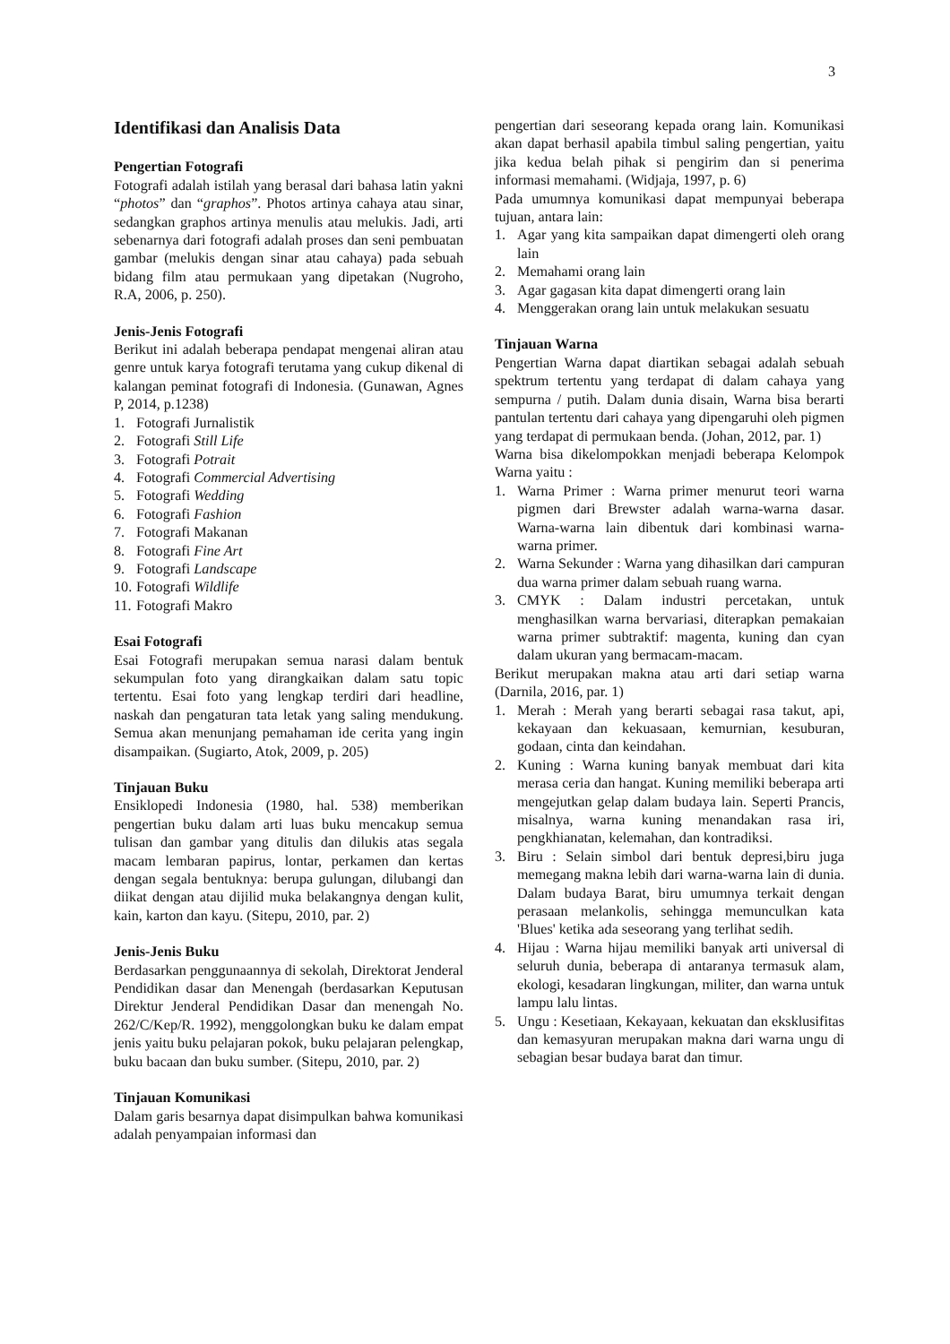3
Identifikasi dan Analisis Data
Pengertian Fotografi
Fotografi adalah istilah yang berasal dari bahasa latin yakni “photos” dan “graphos”. Photos artinya cahaya atau sinar, sedangkan graphos artinya menulis atau melukis. Jadi, arti sebenarnya dari fotografi adalah proses dan seni pembuatan gambar (melukis dengan sinar atau cahaya) pada sebuah bidang film atau permukaan yang dipetakan (Nugroho, R.A, 2006, p. 250).
Jenis-Jenis Fotografi
Berikut ini adalah beberapa pendapat mengenai aliran atau genre untuk karya fotografi terutama yang cukup dikenal di kalangan peminat fotografi di Indonesia. (Gunawan, Agnes P, 2014, p.1238)
1. Fotografi Jurnalistik
2. Fotografi Still Life
3. Fotografi Potrait
4. Fotografi Commercial Advertising
5. Fotografi Wedding
6. Fotografi Fashion
7. Fotografi Makanan
8. Fotografi Fine Art
9. Fotografi Landscape
10. Fotografi Wildlife
11. Fotografi Makro
Esai Fotografi
Esai Fotografi merupakan semua narasi dalam bentuk sekumpulan foto yang dirangkaikan dalam satu topic tertentu. Esai foto yang lengkap terdiri dari headline, naskah dan pengaturan tata letak yang saling mendukung. Semua akan menunjang pemahaman ide cerita yang ingin disampaikan. (Sugiarto, Atok, 2009, p. 205)
Tinjauan Buku
Ensiklopedi Indonesia (1980, hal. 538) memberikan pengertian buku dalam arti luas buku mencakup semua tulisan dan gambar yang ditulis dan dilukis atas segala macam lembaran papirus, lontar, perkamen dan kertas dengan segala bentuknya: berupa gulungan, dilubangi dan diikat dengan atau dijilid muka belakangnya dengan kulit, kain, karton dan kayu. (Sitepu, 2010, par. 2)
Jenis-Jenis Buku
Berdasarkan penggunaannya di sekolah, Direktorat Jenderal Pendidikan dasar dan Menengah (berdasarkan Keputusan Direktur Jenderal Pendidikan Dasar dan menengah No. 262/C/Kep/R. 1992), menggolongkan buku ke dalam empat jenis yaitu buku pelajaran pokok, buku pelajaran pelengkap, buku bacaan dan buku sumber. (Sitepu, 2010, par. 2)
Tinjauan Komunikasi
Dalam garis besarnya dapat disimpulkan bahwa komunikasi adalah penyampaian informasi dan
pengertian dari seseorang kepada orang lain. Komunikasi akan dapat berhasil apabila timbul saling pengertian, yaitu jika kedua belah pihak si pengirim dan si penerima informasi memahami. (Widjaja, 1997, p. 6)
Pada umumnya komunikasi dapat mempunyai beberapa tujuan, antara lain:
1. Agar yang kita sampaikan dapat dimengerti oleh orang lain
2. Memahami orang lain
3. Agar gagasan kita dapat dimengerti orang lain
4. Menggerakan orang lain untuk melakukan sesuatu
Tinjauan Warna
Pengertian Warna dapat diartikan sebagai adalah sebuah spektrum tertentu yang terdapat di dalam cahaya yang sempurna / putih. Dalam dunia disain, Warna bisa berarti pantulan tertentu dari cahaya yang dipengaruhi oleh pigmen yang terdapat di permukaan benda. (Johan, 2012, par. 1)
Warna bisa dikelompokkan menjadi beberapa Kelompok Warna yaitu :
1. Warna Primer : Warna primer menurut teori warna pigmen dari Brewster adalah warna-warna dasar. Warna-warna lain dibentuk dari kombinasi warna-warna primer.
2. Warna Sekunder : Warna yang dihasilkan dari campuran dua warna primer dalam sebuah ruang warna.
3. CMYK : Dalam industri percetakan, untuk menghasilkan warna bervariasi, diterapkan pemakaian warna primer subtraktif: magenta, kuning dan cyan dalam ukuran yang bermacam-macam.
Berikut merupakan makna atau arti dari setiap warna (Darnila, 2016, par. 1)
1. Merah : Merah yang berarti sebagai rasa takut, api, kekayaan dan kekuasaan, kemurnian, kesuburan, godaan, cinta dan keindahan.
2. Kuning : Warna kuning banyak membuat dari kita merasa ceria dan hangat. Kuning memiliki beberapa arti mengejutkan gelap dalam budaya lain. Seperti Prancis, misalnya, warna kuning menandakan rasa iri, pengkhianatan, kelemahan, dan kontradiksi.
3. Biru : Selain simbol dari bentuk depresi,biru juga memegang makna lebih dari warna-warna lain di dunia. Dalam budaya Barat, biru umumnya terkait dengan perasaan melankolis, sehingga memunculkan kata 'Blues' ketika ada seseorang yang terlihat sedih.
4. Hijau : Warna hijau memiliki banyak arti universal di seluruh dunia, beberapa di antaranya termasuk alam, ekologi, kesadaran lingkungan, militer, dan warna untuk lampu lalu lintas.
5. Ungu : Kesetiaan, Kekayaan, kekuatan dan eksklusifitas dan kemasyuran merupakan makna dari warna ungu di sebagian besar budaya barat dan timur.